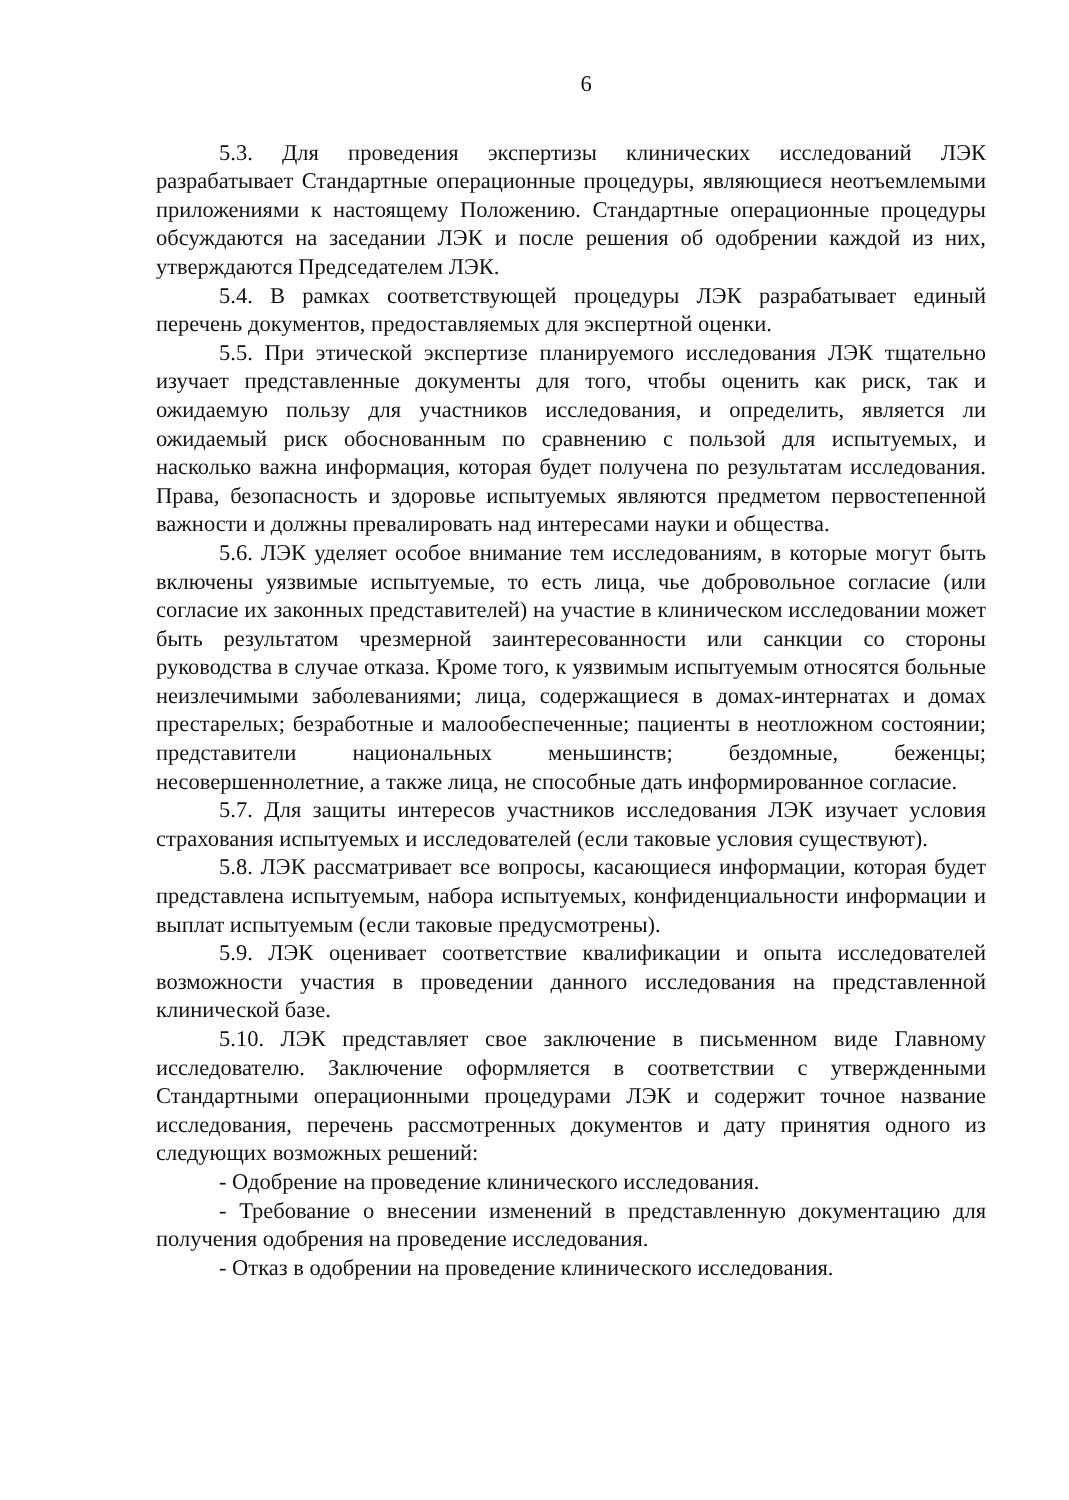6
5.3. Для проведения экспертизы клинических исследований ЛЭК разрабатывает Стандартные операционные процедуры, являющиеся неотъемлемыми приложениями к настоящему Положению. Стандартные операционные процедуры обсуждаются на заседании ЛЭК и после решения об одобрении каждой из них, утверждаются Председателем ЛЭК.
5.4. В рамках соответствующей процедуры ЛЭК разрабатывает единый перечень документов, предоставляемых для экспертной оценки.
5.5. При этической экспертизе планируемого исследования ЛЭК тщательно изучает представленные документы для того, чтобы оценить как риск, так и ожидаемую пользу для участников исследования, и определить, является ли ожидаемый риск обоснованным по сравнению с пользой для испытуемых, и насколько важна информация, которая будет получена по результатам исследования. Права, безопасность и здоровье испытуемых являются предметом первостепенной важности и должны превалировать над интересами науки и общества.
5.6. ЛЭК уделяет особое внимание тем исследованиям, в которые могут быть включены уязвимые испытуемые, то есть лица, чье добровольное согласие (или согласие их законных представителей) на участие в клиническом исследовании может быть результатом чрезмерной заинтересованности или санкции со стороны руководства в случае отказа. Кроме того, к уязвимым испытуемым относятся больные неизлечимыми заболеваниями; лица, содержащиеся в домах-интернатах и домах престарелых; безработные и малообеспеченные; пациенты в неотложном состоянии; представители национальных меньшинств; бездомные, беженцы; несовершеннолетние, а также лица, не способные дать информированное согласие.
5.7. Для защиты интересов участников исследования ЛЭК изучает условия страхования испытуемых и исследователей (если таковые условия существуют).
5.8. ЛЭК рассматривает все вопросы, касающиеся информации, которая будет представлена испытуемым, набора испытуемых, конфиденциальности информации и выплат испытуемым (если таковые предусмотрены).
5.9. ЛЭК оценивает соответствие квалификации и опыта исследователей возможности участия в проведении данного исследования на представленной клинической базе.
5.10. ЛЭК представляет свое заключение в письменном виде Главному исследователю. Заключение оформляется в соответствии с утвержденными Стандартными операционными процедурами ЛЭК и содержит точное название исследования, перечень рассмотренных документов и дату принятия одного из следующих возможных решений:
- Одобрение на проведение клинического исследования.
- Требование о внесении изменений в представленную документацию для получения одобрения на проведение исследования.
- Отказ в одобрении на проведение клинического исследования.